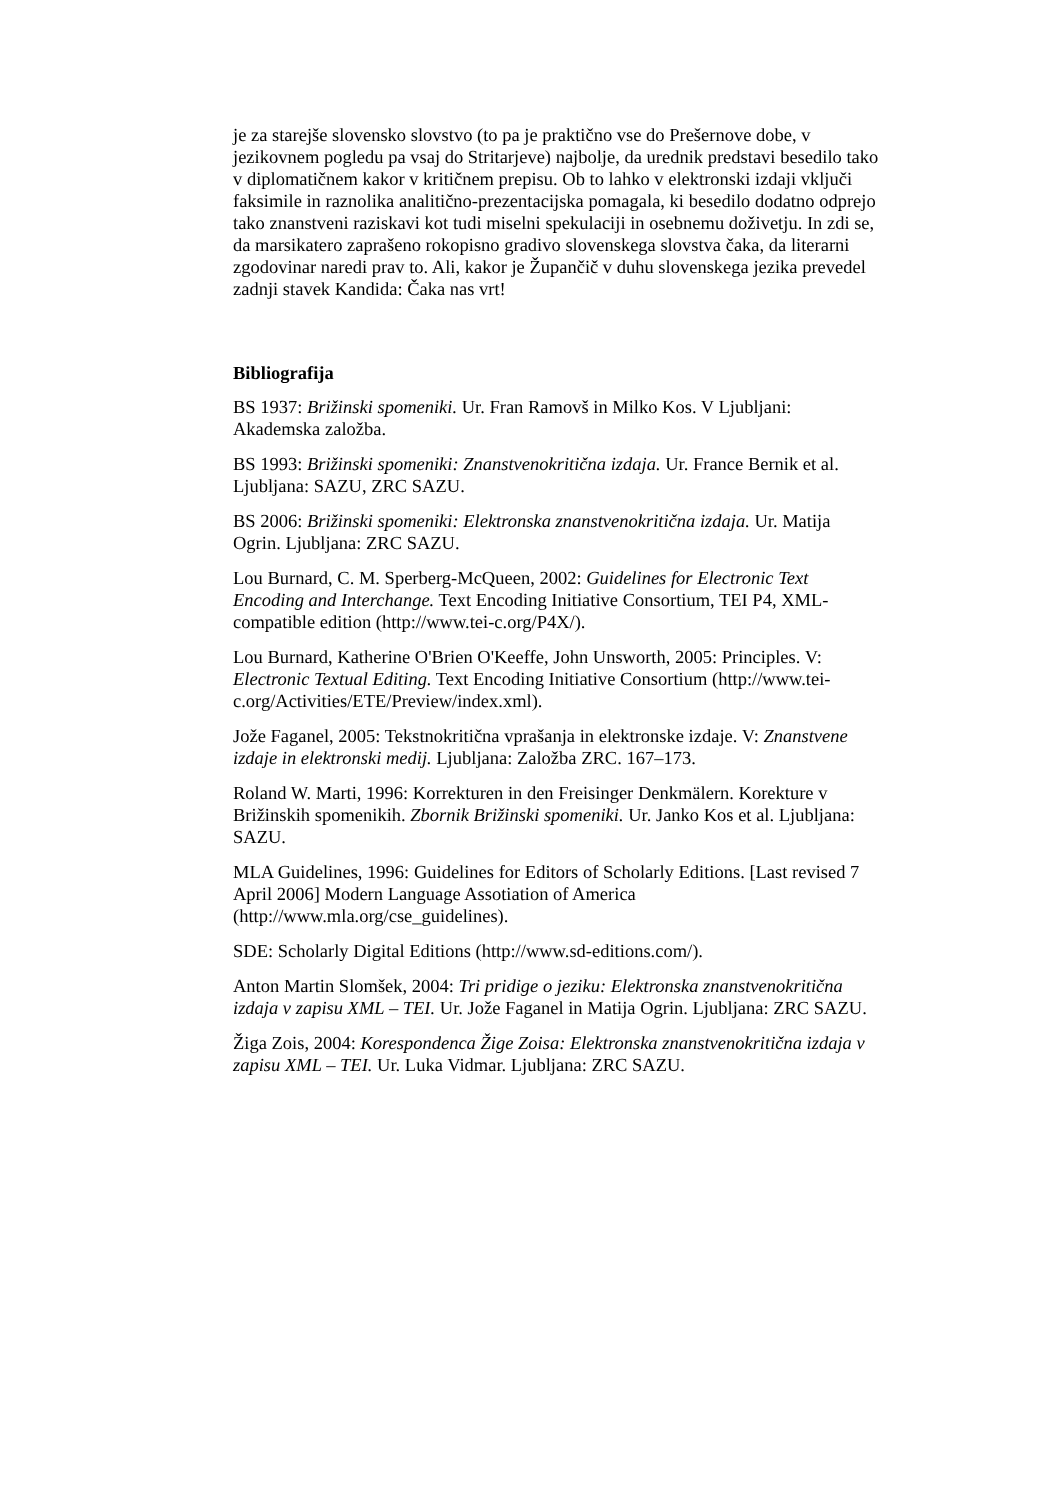je za starejše slovensko slovstvo (to pa je praktično vse do Prešernove dobe, v jezikovnem pogledu pa vsaj do Stritarjeve) najbolje, da urednik predstavi besedilo tako v diplomatičnem kakor v kritičnem prepisu. Ob to lahko v elektronski izdaji vključi faksimile in raznolika analitično-prezentacijska pomagala, ki besedilo dodatno odprejo tako znanstveni raziskavi kot tudi miselni spekulaciji in osebnemu doživetju. In zdi se, da marsikatero zaprašeno rokopisno gradivo slovenskega slovstva čaka, da literarni zgodovinar naredi prav to. Ali, kakor je Župančič v duhu slovenskega jezika prevedel zadnji stavek Kandida: Čaka nas vrt!
Bibliografija
BS 1937: Brižinski spomeniki. Ur. Fran Ramovš in Milko Kos. V Ljubljani: Akademska založba.
BS 1993: Brižinski spomeniki: Znanstvenokritična izdaja. Ur. France Bernik et al. Ljubljana: SAZU, ZRC SAZU.
BS 2006: Brižinski spomeniki: Elektronska znanstvenokritična izdaja. Ur. Matija Ogrin. Ljubljana: ZRC SAZU.
Lou Burnard, C. M. Sperberg-McQueen, 2002: Guidelines for Electronic Text Encoding and Interchange. Text Encoding Initiative Consortium, TEI P4, XML-compatible edition (http://www.tei-c.org/P4X/).
Lou Burnard, Katherine O'Brien O'Keeffe, John Unsworth, 2005: Principles. V: Electronic Textual Editing. Text Encoding Initiative Consortium (http://www.tei-c.org/Activities/ETE/Preview/index.xml).
Jože Faganel, 2005: Tekstnokritična vprašanja in elektronske izdaje. V: Znanstvene izdaje in elektronski medij. Ljubljana: Založba ZRC. 167–173.
Roland W. Marti, 1996: Korrekturen in den Freisinger Denkmälern. Korekture v Brižinskih spomenikih. Zbornik Brižinski spomeniki. Ur. Janko Kos et al. Ljubljana: SAZU.
MLA Guidelines, 1996: Guidelines for Editors of Scholarly Editions. [Last revised 7 April 2006] Modern Language Assotiation of America (http://www.mla.org/cse_guidelines).
SDE: Scholarly Digital Editions (http://www.sd-editions.com/).
Anton Martin Slomšek, 2004: Tri pridige o jeziku: Elektronska znanstvenokritična izdaja v zapisu XML – TEI. Ur. Jože Faganel in Matija Ogrin. Ljubljana: ZRC SAZU.
Žiga Zois, 2004: Korespondenca Žige Zoisa: Elektronska znanstvenokritična izdaja v zapisu XML – TEI. Ur. Luka Vidmar. Ljubljana: ZRC SAZU.